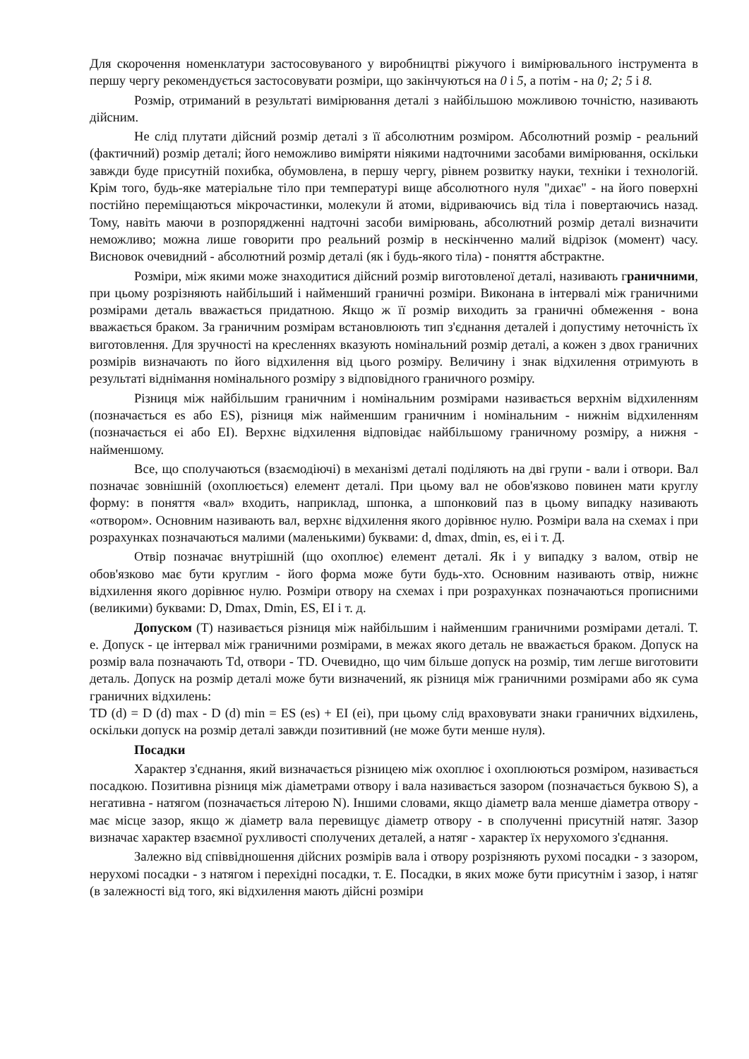Для скорочення номенклатури застосовуваного у виробництві ріжучого і вимірювального інструмента в першу чергу рекомендується застосовувати розміри, що закінчуються на 0 і 5, а потім - на 0; 2; 5 і 8.
Розмір, отриманий в результаті вимірювання деталі з найбільшою можливою точністю, називають дійсним.
Не слід плутати дійсний розмір деталі з її абсолютним розміром. Абсолютний розмір - реальний (фактичний) розмір деталі; його неможливо виміряти ніякими надточними засобами вимірювання, оскільки завжди буде присутній похибка, обумовлена, в першу чергу, рівнем розвитку науки, техніки і технологій. Крім того, будь-яке матеріальне тіло при температурі вище абсолютного нуля "дихає" - на його поверхні постійно переміщаються мікрочастинки, молекули й атоми, відриваючись від тіла і повертаючись назад. Тому, навіть маючи в розпорядженні надточні засоби вимірювань, абсолютний розмір деталі визначити неможливо; можна лише говорити про реальний розмір в нескінченно малий відрізок (момент) часу. Висновок очевидний - абсолютний розмір деталі (як і будь-якого тіла) - поняття абстрактне.
Розміри, між якими може знаходитися дійсний розмір виготовленої деталі, називають граничними, при цьому розрізняють найбільший і найменший граничні розміри. Виконана в інтервалі між граничними розмірами деталь вважається придатною. Якщо ж її розмір виходить за граничні обмеження - вона вважається браком. За граничним розмірам встановлюють тип з'єднання деталей і допустиму неточність їх виготовлення. Для зручності на кресленнях вказують номінальний розмір деталі, а кожен з двох граничних розмірів визначають по його відхилення від цього розміру. Величину і знак відхилення отримують в результаті віднімання номінального розміру з відповідного граничного розміру.
Різниця між найбільшим граничним і номінальним розмірами називається верхнім відхиленням (позначається es або ES), різниця між найменшим граничним і номінальним - нижнім відхиленням (позначається ei або EI). Верхнє відхилення відповідає найбільшому граничному розміру, а нижня - найменшому.
Все, що сполучаються (взаємодіючі) в механізмі деталі поділяють на дві групи - вали і отвори. Вал позначає зовнішній (охоплюється) елемент деталі. При цьому вал не обов'язково повинен мати круглу форму: в поняття «вал» входить, наприклад, шпонка, а шпонковий паз в цьому випадку називають «отвором». Основним називають вал, верхнє відхилення якого дорівнює нулю. Розміри вала на схемах і при розрахунках позначаються малими (маленькими) буквами: d, dmax, dmin, es, ei і т. Д.
Отвір позначає внутрішній (що охоплює) елемент деталі. Як і у випадку з валом, отвір не обов'язково має бути круглим - його форма може бути будь-хто. Основним називають отвір, нижнє відхилення якого дорівнює нулю. Розміри отвору на схемах і при розрахунках позначаються прописними (великими) буквами: D, Dmax, Dmin, ES, EI і т. д.
Допуском (T) називається різниця між найбільшим і найменшим граничними розмірами деталі. Т. е. Допуск - це інтервал між граничними розмірами, в межах якого деталь не вважається браком. Допуск на розмір вала позначають Td, отвори - TD. Очевидно, що чим більше допуск на розмір, тим легше виготовити деталь. Допуск на розмір деталі може бути визначений, як різниця між граничними розмірами або як сума граничних відхилень:
TD (d) = D (d) max - D (d) min = ES (es) + EI (ei), при цьому слід враховувати знаки граничних відхилень, оскільки допуск на розмір деталі завжди позитивний (не може бути менше нуля).
Посадки
Характер з'єднання, який визначається різницею між охоплює і охоплюються розміром, називається посадкою. Позитивна різниця між діаметрами отвору і вала називається зазором (позначається буквою S), а негативна - натягом (позначається літерою N). Іншими словами, якщо діаметр вала менше діаметра отвору - має місце зазор, якщо ж діаметр вала перевищує діаметр отвору - в сполученні присутній натяг. Зазор визначає характер взаємної рухливості сполучених деталей, а натяг - характер їх нерухомого з'єднання.
Залежно від співвідношення дійсних розмірів вала і отвору розрізняють рухомі посадки - з зазором, нерухомі посадки - з натягом і перехідні посадки, т. Е. Посадки, в яких може бути присутнім і зазор, і натяг (в залежності від того, які відхилення мають дійсні розміри